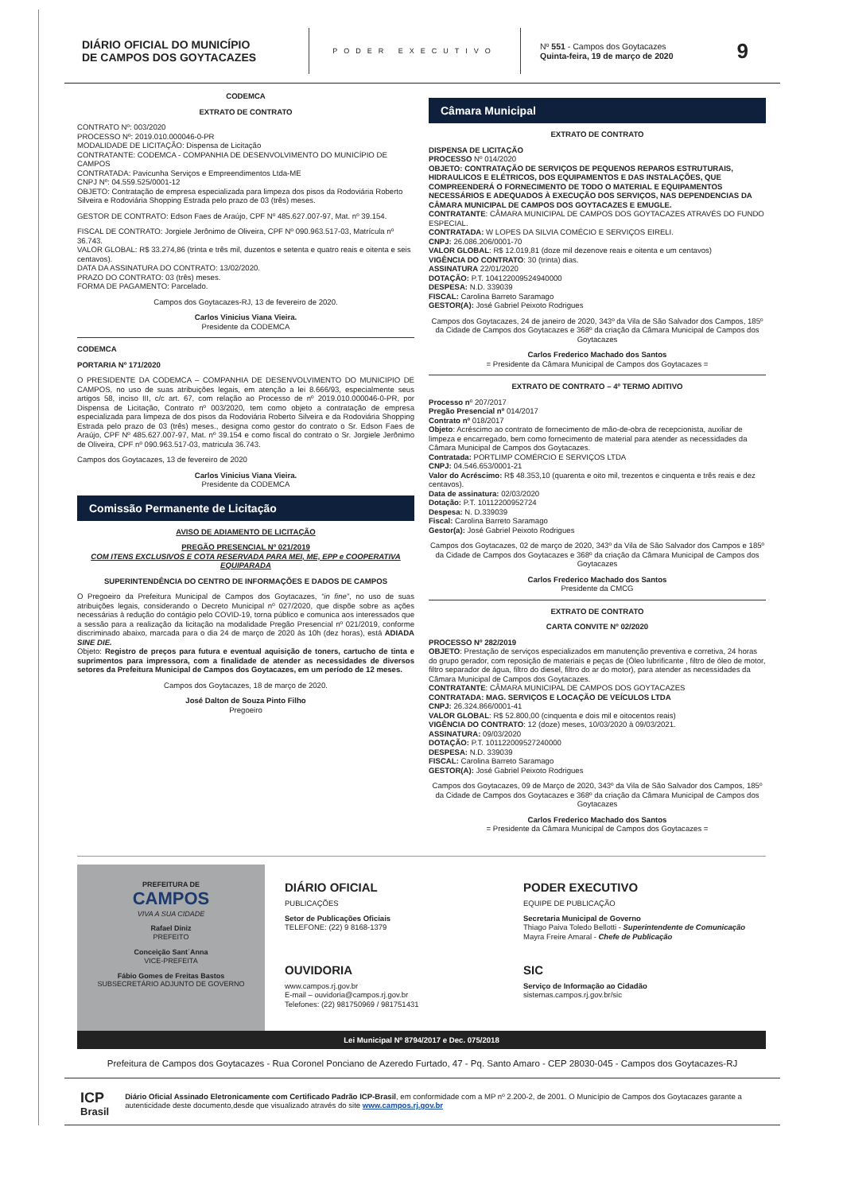DIÁRIO OFICIAL DO MUNICÍPIO
DE CAMPOS DOS GOYTACAZES
PODER EXECUTIVO
Nº 551 - Campos dos Goytacazes
Quinta-feira, 19 de março de 2020
9
CODEMCA
EXTRATO DE CONTRATO
CONTRATO Nº: 003/2020
PROCESSO Nº: 2019.010.000046-0-PR
MODALIDADE DE LICITAÇÃO: Dispensa de Licitação
CONTRATANTE: CODEMCA - COMPANHIA DE DESENVOLVIMENTO DO MUNICÍPIO DE CAMPOS
CONTRATADA: Pavicunha Serviços e Empreendimentos Ltda-ME
CNPJ Nº: 04.559.525/0001-12
OBJETO: Contratação de empresa especializada para limpeza dos pisos da Rodoviária Roberto Silveira e Rodoviária Shopping Estrada pelo prazo de 03 (três) meses.
GESTOR DE CONTRATO: Edson Faes de Araújo, CPF Nº 485.627.007-97, Mat. nº 39.154.
FISCAL DE CONTRATO: Jorgiele Jerônimo de Oliveira, CPF Nº 090.963.517-03, Matrícula nº 36.743.
VALOR GLOBAL: R$ 33.274,86 (trinta e três mil, duzentos e setenta e quatro reais e oitenta e seis centavos).
DATA DA ASSINATURA DO CONTRATO: 13/02/2020.
PRAZO DO CONTRATO: 03 (três) meses.
FORMA DE PAGAMENTO: Parcelado.
Campos dos Goytacazes-RJ, 13 de fevereiro de 2020.
Carlos Vinicius Viana Vieira.
Presidente da CODEMCA
CODEMCA
PORTARIA Nº 171/2020
O PRESIDENTE DA CODEMCA – COMPANHIA DE DESENVOLVIMENTO DO MUNICIPIO DE CAMPOS, no uso de suas atribuições legais, em atenção a lei 8.666/93, especialmente seus artigos 58, inciso III, c/c art. 67, com relação ao Processo de nº 2019.010.000046-0-PR, por Dispensa de Licitação, Contrato nº 003/2020, tem como objeto a contratação de empresa especializada para limpeza de dos pisos da Rodoviária Roberto Silveira e da Rodoviária Shopping Estrada pelo prazo de 03 (três) meses., designa como gestor do contrato o Sr. Edson Faes de Araújo, CPF Nº 485.627.007-97, Mat. nº 39.154 e como fiscal do contrato o Sr. Jorgiele Jerônimo de Oliveira, CPF nº 090.963.517-03, matricula 36.743.
Campos dos Goytacazes, 13 de fevereiro de 2020
Carlos Vinicius Viana Vieira.
Presidente da CODEMCA
Comissão Permanente de Licitação
AVISO DE ADIAMENTO DE LICITAÇÃO
PREGÃO PRESENCIAL Nº 021/2019
COM ITENS EXCLUSIVOS E COTA RESERVADA PARA MEI, ME, EPP e COOPERATIVA EQUIPARADA
SUPERINTENDÊNCIA DO CENTRO DE INFORMAÇÕES E DADOS DE CAMPOS
O Pregoeiro da Prefeitura Municipal de Campos dos Goytacazes, “in fine”, no uso de suas atribuições legais, considerando o Decreto Municipal nº 027/2020, que dispõe sobre as ações necessárias à redução do contágio pelo COVID-19, torna público e comunica aos interessados que a sessão para a realização da licitação na modalidade Pregão Presencial nº 021/2019, conforme discriminado abaixo, marcada para o dia 24 de março de 2020 às 10h (dez horas), está ADIADA SINE DIE.
Objeto: Registro de preços para futura e eventual aquisição de toners, cartucho de tinta e suprimentos para impressora, com a finalidade de atender as necessidades de diversos setores da Prefeitura Municipal de Campos dos Goytacazes, em um período de 12 meses.
Campos dos Goytacazes, 18 de março de 2020.
José Dalton de Souza Pinto Filho
Pregoeiro
Câmara Municipal
EXTRATO DE CONTRATO
DISPENSA DE LICITAÇÃO
PROCESSO Nº 014/2020
OBJETO: CONTRATAÇÃO DE SERVIÇOS DE PEQUENOS REPAROS ESTRUTURAIS, HIDRAULICOS E ELÉTRICOS, DOS EQUIPAMENTOS E DAS INSTALAÇÕES, QUE COMPREENDERÁ O FORNECIMENTO DE TODO O MATERIAL E EQUIPAMENTOS NECESSÁRIOS E ADEQUADOS À EXECUÇÃO DOS SERVIÇOS, NAS DEPENDENCIAS DA CÂMARA MUNICIPAL DE CAMPOS DOS GOYTACAZES E EMUGLE.
CONTRATANTE: CÂMARA MUNICIPAL DE CAMPOS DOS GOYTACAZES ATRAVÉS DO FUNDO ESPECIAL.
CONTRATADA: W LOPES DA SILVIA COMÉCIO E SERVIÇOS EIRELI.
CNPJ: 26.086.206/0001-70
VALOR GLOBAL: R$ 12.019,81 (doze mil dezenove reais e oitenta e um centavos)
VIGÊNCIA DO CONTRATO: 30 (trinta) dias.
ASSINATURA 22/01/2020
DOTAÇÃO: P.T. 104122009524940000
DESPESA: N.D. 339039
FISCAL: Carolina Barreto Saramago
GESTOR(A): José Gabriel Peixoto Rodrigues
Campos dos Goytacazes, 24 de janeiro de 2020, 343º da Vila de São Salvador dos Campos, 185º da Cidade de Campos dos Goytacazes e 368º da criação da Câmara Municipal de Campos dos Goytacazes
Carlos Frederico Machado dos Santos
= Presidente da Câmara Municipal de Campos dos Goytacazes =
EXTRATO DE CONTRATO – 4º TERMO ADITIVO
Processo nº 207/2017
Pregão Presencial nº 014/2017
Contrato nº 018/2017
Objeto: Acréscimo ao contrato de fornecimento de mão-de-obra de recepcionista, auxiliar de limpeza e encarregado, bem como fornecimento de material para atender as necessidades da Câmara Municipal de Campos dos Goytacazes.
Contratada: PORTLIMP COMÉRCIO E SERVIÇOS LTDA
CNPJ: 04.546.653/0001-21
Valor do Acréscimo: R$ 48.353,10 (quarenta e oito mil, trezentos e cinquenta e três reais e dez centavos).
Data de assinatura: 02/03/2020
Dotação: P.T. 10112200952724
Despesa: N. D.339039
Fiscal: Carolina Barreto Saramago
Gestor(a): José Gabriel Peixoto Rodrigues
Campos dos Goytacazes, 02 de março de 2020, 343º da Vila de São Salvador dos Campos e 185º da Cidade de Campos dos Goytacazes e 368º da criação da Câmara Municipal de Campos dos Goytacazes
Carlos Frederico Machado dos Santos
Presidente da CMCG
EXTRATO DE CONTRATO
CARTA CONVITE Nº 02/2020
PROCESSO Nº 282/2019
OBJETO: Prestação de serviços especializados em manutenção preventiva e corretiva, 24 horas do grupo gerador, com reposição de materiais e peças de (Óleo lubrificante , filtro de óleo de motor, filtro separador de água, filtro do diesel, filtro do ar do motor), para atender as necessidades da Câmara Municipal de Campos dos Goytacazes.
CONTRATANTE: CÂMARA MUNICIPAL DE CAMPOS DOS GOYTACAZES
CONTRATADA: MAG. SERVIÇOS E LOCAÇÃO DE VEÍCULOS LTDA
CNPJ: 26.324.866/0001-41
VALOR GLOBAL: R$ 52.800,00 (cinquenta e dois mil e oitocentos reais)
VIGÊNCIA DO CONTRATO: 12 (doze) meses, 10/03/2020 à 09/03/2021.
ASSINATURA: 09/03/2020
DOTAÇÃO: P.T. 101122009527240000
DESPESA: N.D. 339039
FISCAL: Carolina Barreto Saramago
GESTOR(A): José Gabriel Peixoto Rodrigues
Campos dos Goytacazes, 09 de Março de 2020, 343º da Vila de São Salvador dos Campos, 185º da Cidade de Campos dos Goytacazes e 368º da criação da Câmara Municipal de Campos dos Goytacazes
Carlos Frederico Machado dos Santos
= Presidente da Câmara Municipal de Campos dos Goytacazes =
PREFEITURA DE
CAMPOS
VIVA A SUA CIDADE
Rafael Diniz
PREFEITO
Conceição Sant´Anna
VICE-PREFEITA
Fábio Gomes de Freitas Bastos
SUBSECRETÁRIO ADJUNTO DE GOVERNO
DIÁRIO OFICIAL
PUBLICAÇÕES
Setor de Publicações Oficiais
TELEFONE: (22) 9 8168-1379
PODER EXECUTIVO
EQUIPE DE PUBLICAÇÃO
Secretaria Municipal de Governo
Thiago Paiva Toledo Bellotti - Superintendente de Comunicação
Mayra Freire Amaral - Chefe de Publicação
OUVIDORIA
www.campos.rj.gov.br
E-mail – ouvidoria@campos.rj.gov.br
Telefones: (22) 981750969 / 981751431
SIC
Serviço de Informação ao Cidadão
sistemas.campos.rj.gov.br/sic
Lei Municipal Nº 8794/2017 e Dec. 075/2018
Prefeitura de Campos dos Goytacazes - Rua Coronel Ponciano de Azeredo Furtado, 47 - Pq. Santo Amaro - CEP 28030-045 - Campos dos Goytacazes-RJ
ICP
Brasil
Diário Oficial Assinado Eletronicamente com Certificado Padrão ICP-Brasil, em conformidade com a MP nº 2.200-2, de 2001. O Município de Campos dos Goytacazes garante a autenticidade deste documento,desde que visualizado através do site www.campos.rj.gov.br